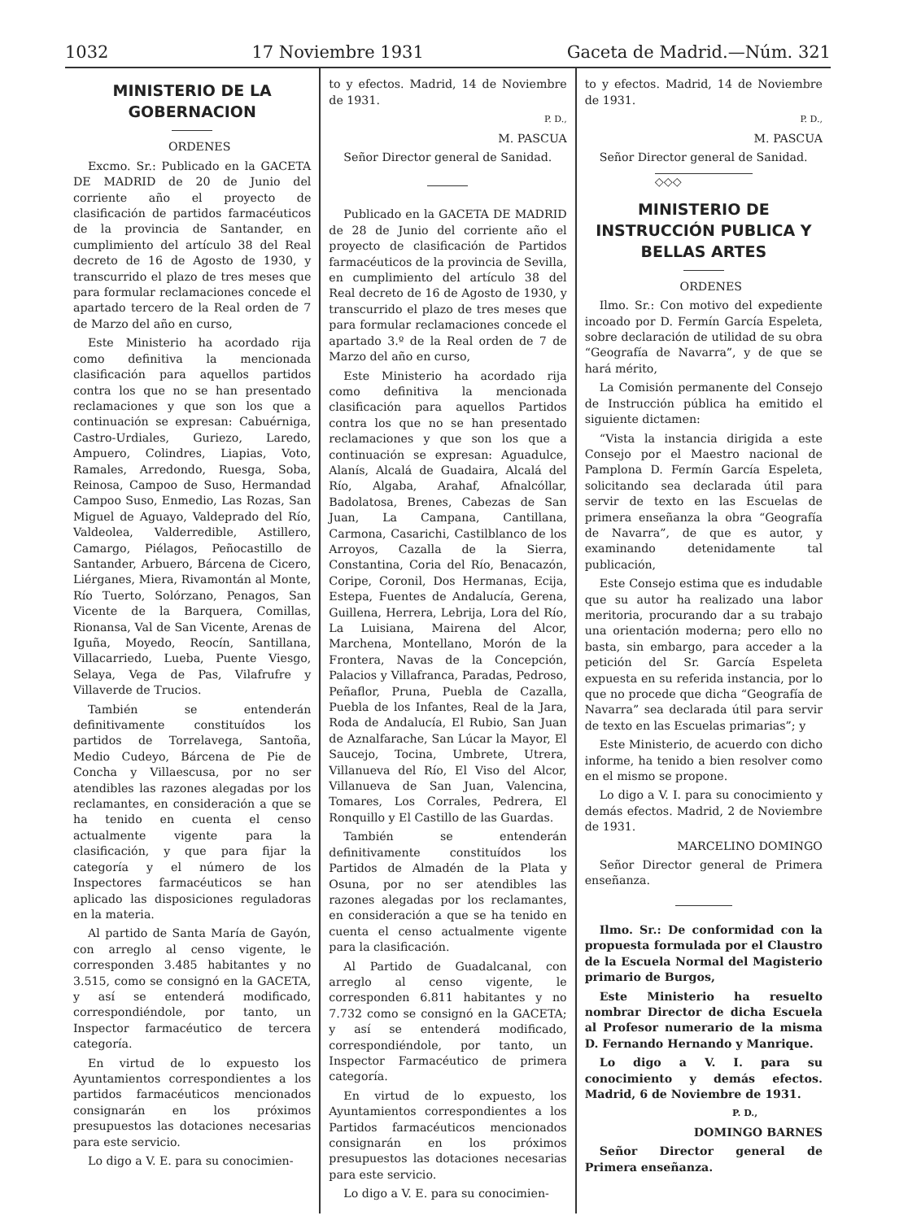1032 17 Noviembre 1931 Gaceta de Madrid.—Núm. 321
MINISTERIO DE LA GOBERNACION
ORDENES
Excmo. Sr.: Publicado en la GACETA DE MADRID de 20 de Junio del corriente año el proyecto de clasificación de partidos farmacéuticos de la provincia de Santander, en cumplimiento del artículo 38 del Real decreto de 16 de Agosto de 1930, y transcurrido el plazo de tres meses que para formular reclamaciones concede el apartado tercero de la Real orden de 7 de Marzo del año en curso,
Este Ministerio ha acordado rija como definitiva la mencionada clasificación para aquellos partidos contra los que no se han presentado reclamaciones y que son los que a continuación se expresan: Cabuérniga, Castro-Urdiales, Guriezo, Laredo, Ampuero, Colindres, Liapias, Voto, Ramales, Arredondo, Ruesga, Soba, Reinosa, Campoo de Suso, Hermandad Campoo Suso, Enmedio, Las Rozas, San Miguel de Aguayo, Valdeprado del Río, Valdeolea, Valderredible, Astillero, Camargo, Piélagos, Peñocastillo de Santander, Arbuero, Bárcena de Cicero, Liérganes, Miera, Rivamontán al Monte, Río Tuerto, Solórzano, Penagos, San Vicente de la Barquera, Comillas, Rionansa, Val de San Vicente, Arenas de Iguña, Moyedo, Reocín, Santillana, Villacarriedo, Lueba, Puente Viesgo, Selaya, Vega de Pas, Vilafrufre y Villaverde de Trucios.
También se entenderán definitivamente constituídos los partidos de Torrelavega, Santoña, Medio Cudeyo, Bárcena de Pie de Concha y Villaescusa, por no ser atendibles las razones alegadas por los reclamantes, en consideración a que se ha tenido en cuenta el censo actualmente vigente para la clasificación, y que para fijar la categoría y el número de los Inspectores farmacéuticos se han aplicado las disposiciones reguladoras en la materia.
Al partido de Santa María de Gayón, con arreglo al censo vigente, le corresponden 3.485 habitantes y no 3.515, como se consignó en la GACETA, y así se entenderá modificado, correspondiéndole, por tanto, un Inspector farmacéutico de tercera categoría.
En virtud de lo expuesto los Ayuntamientos correspondientes a los partidos farmacéuticos mencionados consignarán en los próximos presupuestos las dotaciones necesarias para este servicio.
Lo digo a V. E. para su conocimien-
to y efectos. Madrid, 14 de Noviembre de 1931.
P. D.,
M. PASCUA
Señor Director general de Sanidad.
Publicado en la GACETA DE MADRID de 28 de Junio del corriente año el proyecto de clasificación de Partidos farmacéuticos de la provincia de Sevilla, en cumplimiento del artículo 38 del Real decreto de 16 de Agosto de 1930, y transcurrido el plazo de tres meses que para formular reclamaciones concede el apartado 3.º de la Real orden de 7 de Marzo del año en curso,
Este Ministerio ha acordado rija como definitiva la mencionada clasificación para aquellos Partidos contra los que no se han presentado reclamaciones y que son los que a continuación se expresan: Aguadulce, Alanís, Alcalá de Guadaira, Alcalá del Río, Algaba, Arahaf, Afnalcóllar, Badolatosa, Brenes, Cabezas de San Juan, La Campana, Cantillana, Carmona, Casarichi, Castilblanco de los Arroyos, Cazalla de la Sierra, Constantina, Coria del Río, Benacazón, Coripe, Coronil, Dos Hermanas, Ecija, Estepa, Fuentes de Andalucía, Gerena, Guillena, Herrera, Lebrija, Lora del Río, La Luisiana, Mairena del Alcor, Marchena, Montellano, Morón de la Frontera, Navas de la Concepción, Palacios y Villafranca, Paradas, Pedroso, Peñaflor, Pruna, Puebla de Cazalla, Puebla de los Infantes, Real de la Jara, Roda de Andalucía, El Rubio, San Juan de Aznalfarache, San Lúcar la Mayor, El Saucejo, Tocina, Umbrete, Utrera, Villanueva del Río, El Viso del Alcor, Villanueva de San Juan, Valencina, Tomares, Los Corrales, Pedrera, El Ronquillo y El Castillo de las Guardas.
También se entenderán definitivamente constituídos los Partidos de Almadén de la Plata y Osuna, por no ser atendibles las razones alegadas por los reclamantes, en consideración a que se ha tenido en cuenta el censo actualmente vigente para la clasificación.
Al Partido de Guadalcanal, con arreglo al censo vigente, le corresponden 6.811 habitantes y no 7.732 como se consignó en la GACETA; y así se entenderá modificado, correspondiéndole, por tanto, un Inspector Farmacéutico de primera categoría.
En virtud de lo expuesto, los Ayuntamientos correspondientes a los Partidos farmacéuticos mencionados consignarán en los próximos presupuestos las dotaciones necesarias para este servicio.
Lo digo a V. E. para su conocimien-
to y efectos. Madrid, 14 de Noviembre de 1931.
P. D.,
M. PASCUA
Señor Director general de Sanidad.
◇◇◇
MINISTERIO DE INSTRUCCIÓN PUBLICA Y BELLAS ARTES
ORDENES
Ilmo. Sr.: Con motivo del expediente incoado por D. Fermín García Espeleta, sobre declaración de utilidad de su obra “Geografía de Navarra”, y de que se hará mérito,
La Comisión permanente del Consejo de Instrucción pública ha emitido el siguiente dictamen:
“Vista la instancia dirigida a este Consejo por el Maestro nacional de Pamplona D. Fermín García Espeleta, solicitando sea declarada útil para servir de texto en las Escuelas de primera enseñanza la obra “Geografía de Navarra”, de que es autor, y examinando detenidamente tal publicación,
Este Consejo estima que es indudable que su autor ha realizado una labor meritoria, procurando dar a su trabajo una orientación moderna; pero ello no basta, sin embargo, para acceder a la petición del Sr. García Espeleta expuesta en su referida instancia, por lo que no procede que dicha “Geografía de Navarra” sea declarada útil para servir de texto en las Escuelas primarias”; y
Este Ministerio, de acuerdo con dicho informe, ha tenido a bien resolver como en el mismo se propone.
Lo digo a V. I. para su conocimiento y demás efectos. Madrid, 2 de Noviembre de 1931.
MARCELINO DOMINGO
Señor Director general de Primera enseñanza.
Ilmo. Sr.: De conformidad con la propuesta formulada por el Claustro de la Escuela Normal del Magisterio primario de Burgos,
Este Ministerio ha resuelto nombrar Director de dicha Escuela al Profesor numerario de la misma D. Fernando Hernando y Manrique.
Lo digo a V. I. para su conocimiento y demás efectos. Madrid, 6 de Noviembre de 1931.
P. D.,
DOMINGO BARNES
Señor Director general de Primera enseñanza.